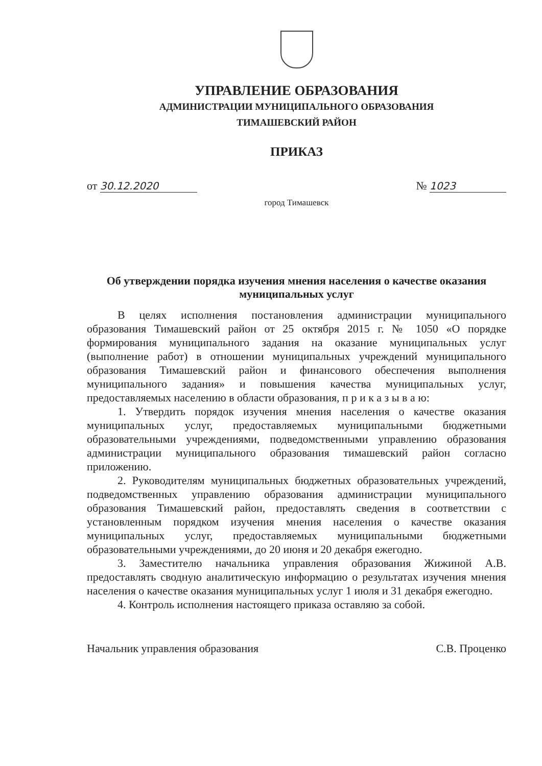УПРАВЛЕНИЕ ОБРАЗОВАНИЯ
АДМИНИСТРАЦИИ МУНИЦИПАЛЬНОГО ОБРАЗОВАНИЯ
ТИМАШЕВСКИЙ РАЙОН
ПРИКАЗ
от 30.12.2020 № 1023
город Тимашевск
Об утверждении порядка изучения мнения населения о качестве оказания муниципальных услуг
В целях исполнения постановления администрации муниципального образования Тимашевский район от 25 октября 2015 г. № 1050 «О порядке формирования муниципального задания на оказание муниципальных услуг (выполнение работ) в отношении муниципальных учреждений муниципального образования Тимашевский район и финансового обеспечения выполнения муниципального задания» и повышения качества муниципальных услуг, предоставляемых населению в области образования, п р и к а з ы в а ю:
1. Утвердить порядок изучения мнения населения о качестве оказания муниципальных услуг, предоставляемых муниципальными бюджетными образовательными учреждениями, подведомственными управлению образования администрации муниципального образования тимашевский район согласно приложению.
2. Руководителям муниципальных бюджетных образовательных учреждений, подведомственных управлению образования администрации муниципального образования Тимашевский район, предоставлять сведения в соответствии с установленным порядком изучения мнения населения о качестве оказания муниципальных услуг, предоставляемых муниципальными бюджетными образовательными учреждениями, до 20 июня и 20 декабря ежегодно.
3. Заместителю начальника управления образования Жижиной А.В. предоставлять сводную аналитическую информацию о результатах изучения мнения населения о качестве оказания муниципальных услуг 1 июля и 31 декабря ежегодно.
4. Контроль исполнения настоящего приказа оставляю за собой.
Начальник управления образования С.В. Проценко